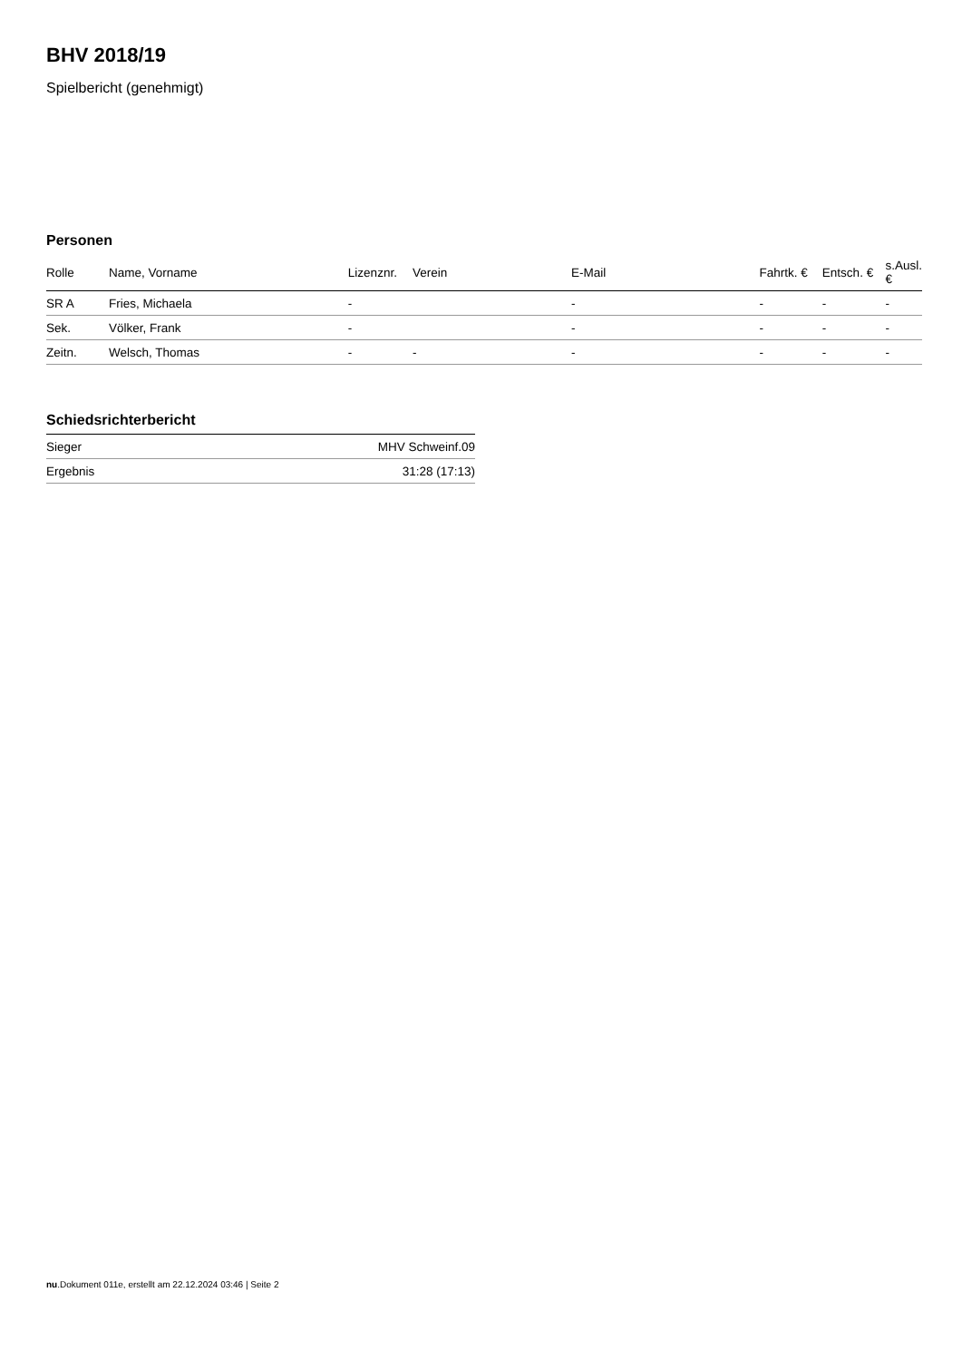BHV 2018/19
Spielbericht (genehmigt)
Personen
| Rolle | Name, Vorname | Lizenznr. | Verein | E-Mail | Fahrtk. € | Entsch. € | s.Ausl. € |
| --- | --- | --- | --- | --- | --- | --- | --- |
| SR A | Fries, Michaela | - | | - | - | - | - |
| Sek. | Völker, Frank | - | | - | - | - | - |
| Zeitn. | Welsch, Thomas | - | - | - | - | - | - |
Schiedsrichterbericht
| Sieger | MHV Schweinf.09 |
| Ergebnis | 31:28 (17:13) |
nu.Dokument 011e, erstellt am 22.12.2024 03:46 | Seite 2